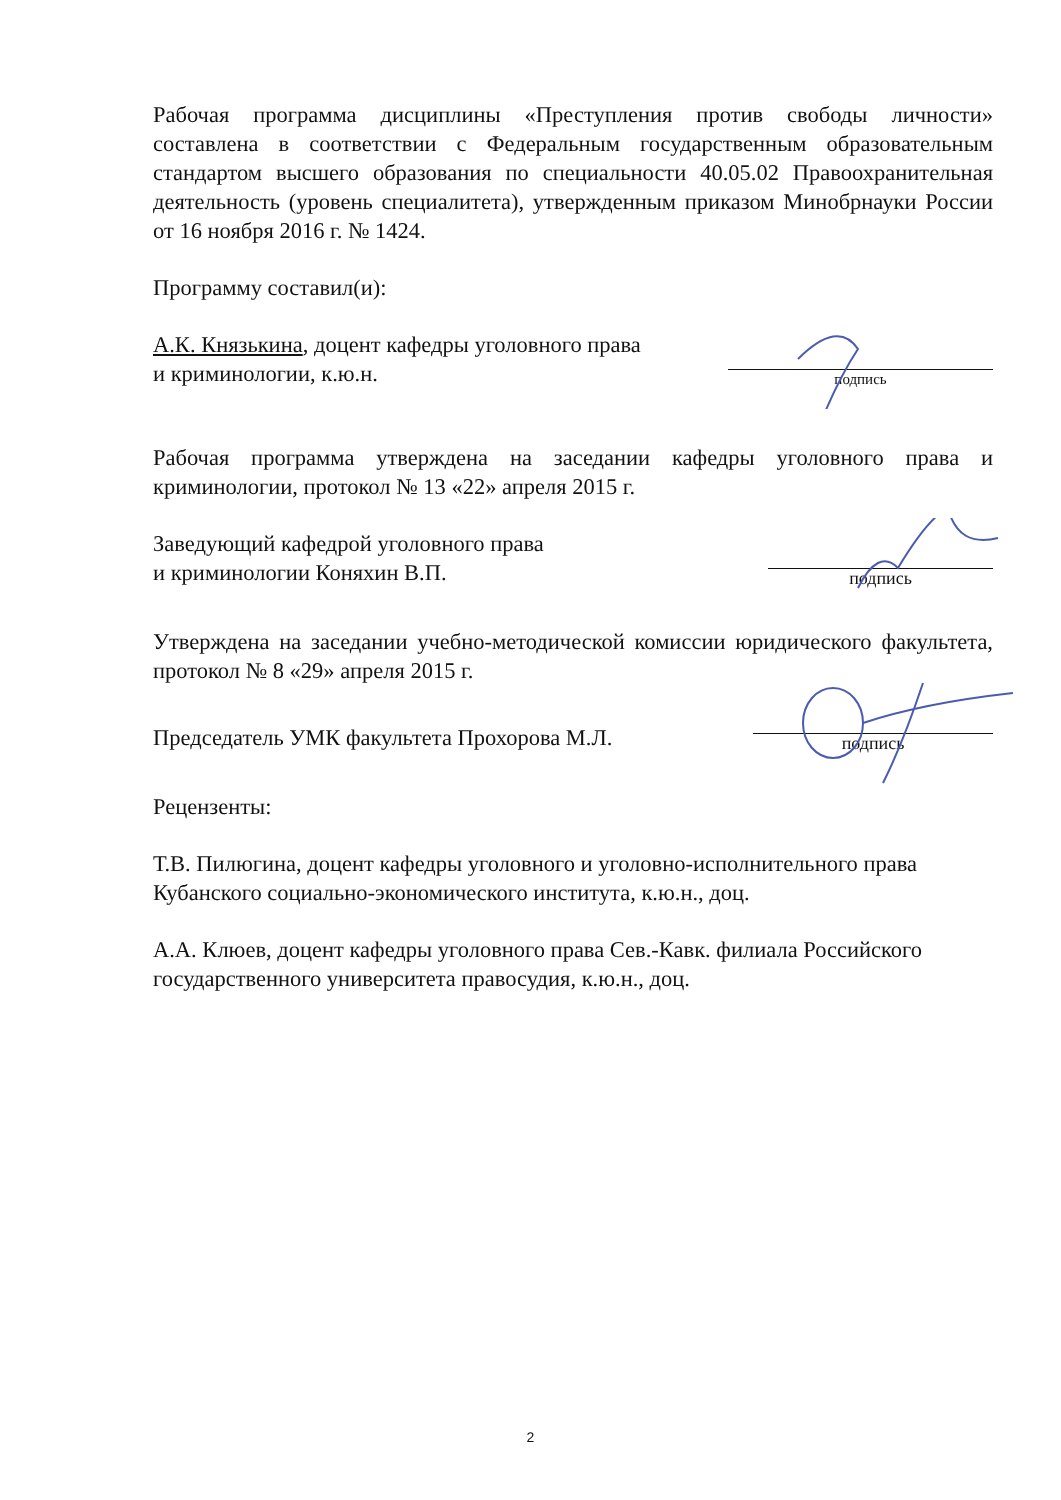Рабочая программа дисциплины «Преступления против свободы личности» составлена в соответствии с Федеральным государственным образовательным стандартом высшего образования по специальности 40.05.02 Правоохранительная деятельность (уровень специалитета), утвержденным приказом Минобрнауки России от 16 ноября 2016 г. № 1424.
Программу составил(и):
А.К. Князькина, доцент кафедры уголовного права
и криминологии, к.ю.н.
подпись
Рабочая программа утверждена на заседании кафедры уголовного права и криминологии, протокол № 13 «22» апреля 2015 г.
Заведующий кафедрой уголовного права
и криминологии Коняхин В.П.
подпись
Утверждена на заседании учебно-методической комиссии юридического факультета, протокол № 8 «29» апреля 2015 г.
Председатель УМК факультета Прохорова М.Л.
подпись
Рецензенты:
Т.В. Пилюгина, доцент кафедры уголовного и уголовно-исполнительного права Кубанского социально-экономического института, к.ю.н., доц.
А.А. Клюев, доцент кафедры уголовного права Сев.-Кавк. филиала Российского государственного университета правосудия, к.ю.н., доц.
2